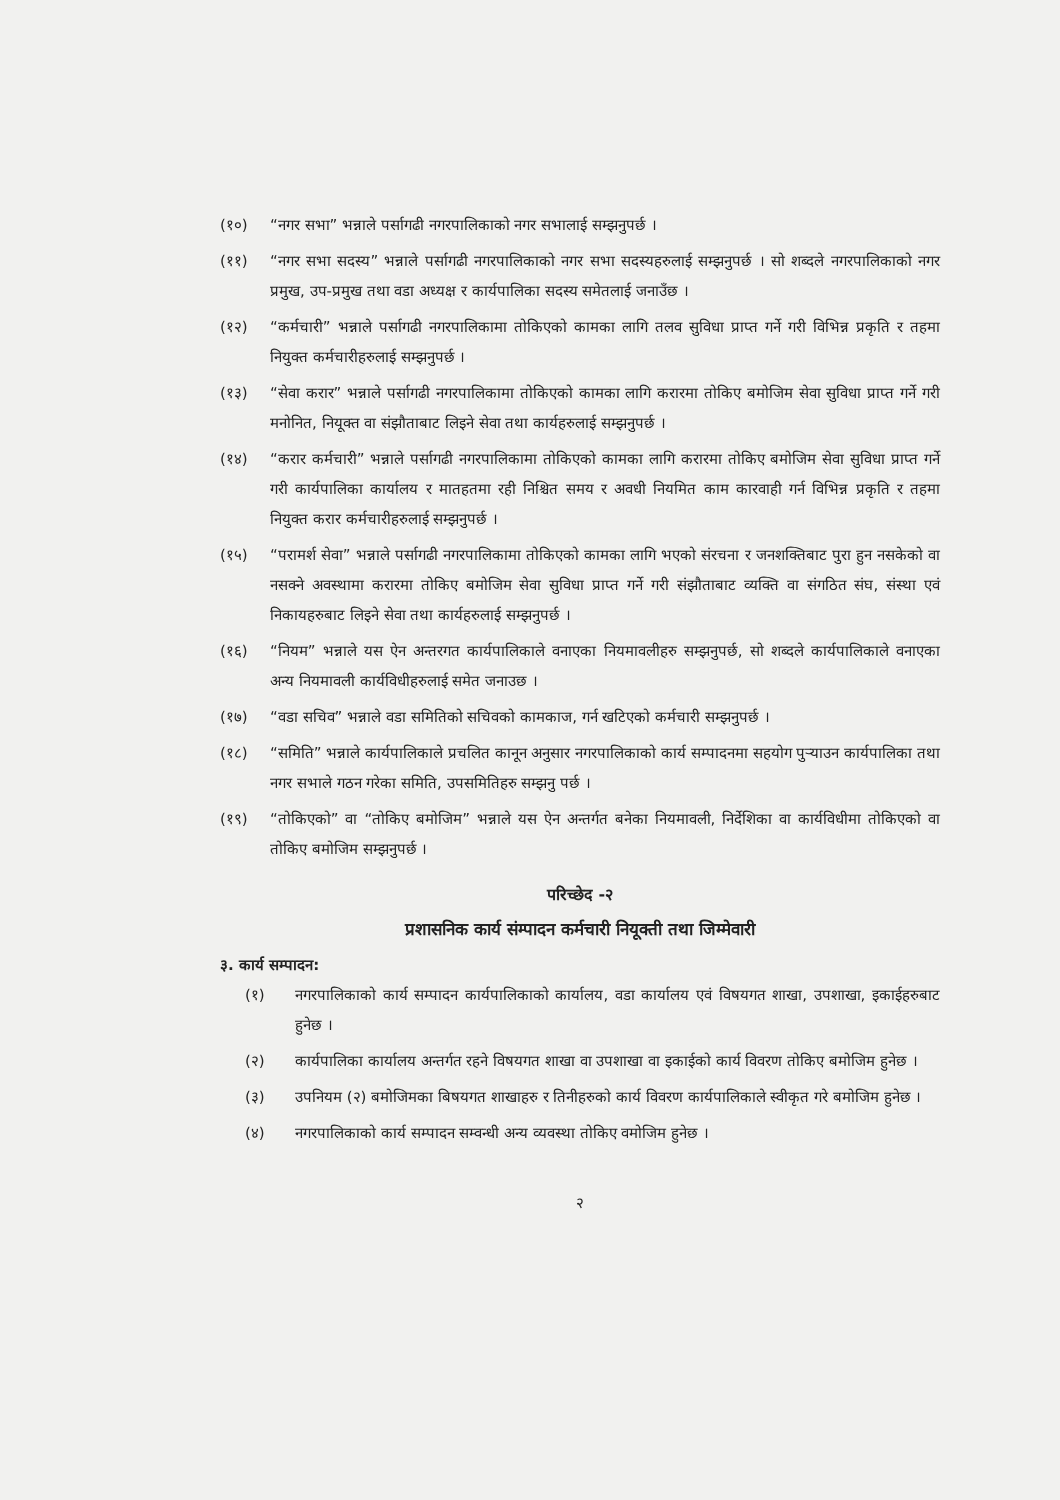(१०) “नगर सभा” भन्नाले पर्सागढी नगरपालिकाको नगर सभालाई सम्झनुपर्छ ।
(११) “नगर सभा सदस्य” भन्नाले पर्सागढी नगरपालिकाको नगर सभा सदस्यहरुलाई सम्झनुपर्छ । सो शब्दले नगरपालिकाको नगर प्रमुख, उप-प्रमुख तथा वडा अध्यक्ष र कार्यपालिका सदस्य समेतलाई जनाउँछ ।
(१२) “कर्मचारी” भन्नाले पर्सागढी नगरपालिकामा तोकिएको कामका लागि तलव सुविधा प्राप्त गर्ने गरी विभिन्न प्रकृति र तहमा नियुक्त कर्मचारीहरुलाई सम्झनुपर्छ ।
(१३) “सेवा करार” भन्नाले पर्सागढी नगरपालिकामा तोकिएको कामका लागि करारमा तोकिए बमोजिम सेवा सुविधा प्राप्त गर्ने गरी मनोनित, नियूक्त वा संझौताबाट लिइने सेवा तथा कार्यहरुलाई सम्झनुपर्छ ।
(१४) “करार कर्मचारी” भन्नाले पर्सागढी नगरपालिकामा तोकिएको कामका लागि करारमा तोकिए बमोजिम सेवा सुविधा प्राप्त गर्ने गरी कार्यपालिका कार्यालय र मातहतमा रही निश्चित समय र अवधी नियमित काम कारवाही गर्न विभिन्न प्रकृति र तहमा नियुक्त करार कर्मचारीहरुलाई सम्झनुपर्छ ।
(१५) “परामर्श सेवा” भन्नाले पर्सागढी नगरपालिकामा तोकिएको कामका लागि भएको संरचना र जनशक्तिबाट पुरा हुन नसकेको वा नसक्ने अवस्थामा करारमा तोकिए बमोजिम सेवा सुविधा प्राप्त गर्ने गरी संझौताबाट व्यक्ति वा संगठित संघ, संस्था एवं निकायहरुबाट लिइने सेवा तथा कार्यहरुलाई सम्झनुपर्छ ।
(१६) “नियम” भन्नाले यस ऐन अन्तरगत कार्यपालिकाले वनाएका नियमावलीहरु सम्झनुपर्छ, सो शब्दले कार्यपालिकाले वनाएका अन्य नियमावली कार्यविधीहरुलाई समेत जनाउछ ।
(१७) “वडा सचिव” भन्नाले वडा समितिको सचिवको कामकाज, गर्न खटिएको कर्मचारी सम्झनुपर्छ ।
(१८) “समिति” भन्नाले कार्यपालिकाले प्रचलित कानून अनुसार नगरपालिकाको कार्य सम्पादनमा सहयोग पुऱ्याउन कार्यपालिका तथा नगर सभाले गठन गरेका समिति, उपसमितिहरु सम्झनु पर्छ ।
(१९) “तोकिएको” वा “तोकिए बमोजिम” भन्नाले यस ऐन अन्तर्गत बनेका नियमावली, निर्देशिका वा कार्यविधीमा तोकिएको वा तोकिए बमोजिम सम्झनुपर्छ ।
परिच्छेद -२
प्रशासनिक कार्य संम्पादन कर्मचारी नियूक्ती तथा जिम्मेवारी
३. कार्य सम्पादन:
(१) नगरपालिकाको कार्य सम्पादन कार्यपालिकाको कार्यालय, वडा कार्यालय एवं विषयगत शाखा, उपशाखा, इकाईहरुबाट हुनेछ ।
(२) कार्यपालिका कार्यालय अन्तर्गत रहने विषयगत शाखा वा उपशाखा वा इकाईको कार्य विवरण तोकिए बमोजिम हुनेछ ।
(३) उपनियम (२) बमोजिमका बिषयगत शाखाहरु र तिनीहरुको कार्य विवरण कार्यपालिकाले स्वीकृत गरे बमोजिम हुनेछ ।
(४) नगरपालिकाको कार्य सम्पादन सम्वन्धी अन्य व्यवस्था तोकिए वमोजिम हुनेछ ।
२